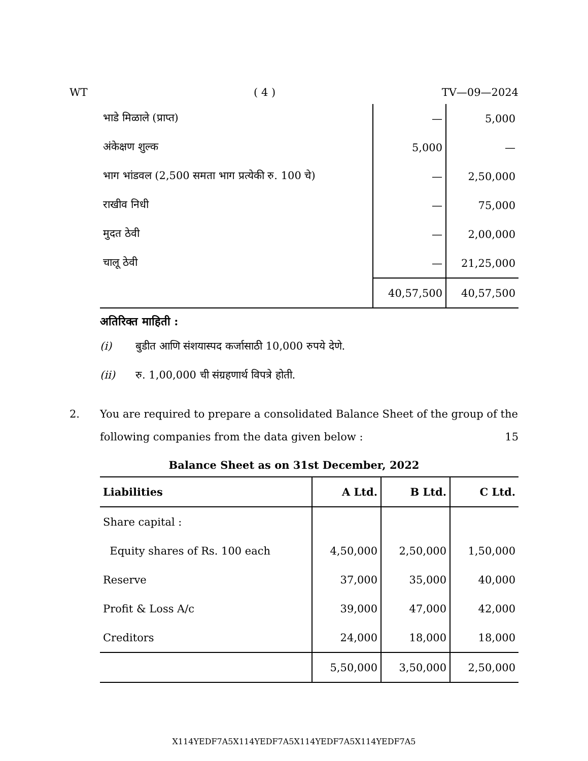WT ( 4 ) TV—09—2024
| भाडे मिळाले (प्राप्त) | — | 5,000 |
| अंकेक्षण शुल्क | 5,000 | — |
| भाग भांडवल (2,500 समता भाग प्रत्येकी रु. 100 चे) | — | 2,50,000 |
| राखीव निधी | — | 75,000 |
| मुदत ठेवी | — | 2,00,000 |
| चालू ठेवी | — | 21,25,000 |
| | 40,57,500 | 40,57,500 |
अतिरिक्त माहिती :
(i) बुडीत आणि संशयास्पद कर्जासाठी 10,000 रुपये देणे.
(ii) रु. 1,00,000 ची संग्रहणार्थ विपत्रे होती.
2. You are required to prepare a consolidated Balance Sheet of the group of the following companies from the data given below : 15
Balance Sheet as on 31st December, 2022
| Liabilities | A Ltd. | B Ltd. | C Ltd. |
| --- | --- | --- | --- |
| Share capital : | | | |
| Equity shares of Rs. 100 each | 4,50,000 | 2,50,000 | 1,50,000 |
| Reserve | 37,000 | 35,000 | 40,000 |
| Profit & Loss A/c | 39,000 | 47,000 | 42,000 |
| Creditors | 24,000 | 18,000 | 18,000 |
| | 5,50,000 | 3,50,000 | 2,50,000 |
X114YEDF7A5X114YEDF7A5X114YEDF7A5X114YEDF7A5